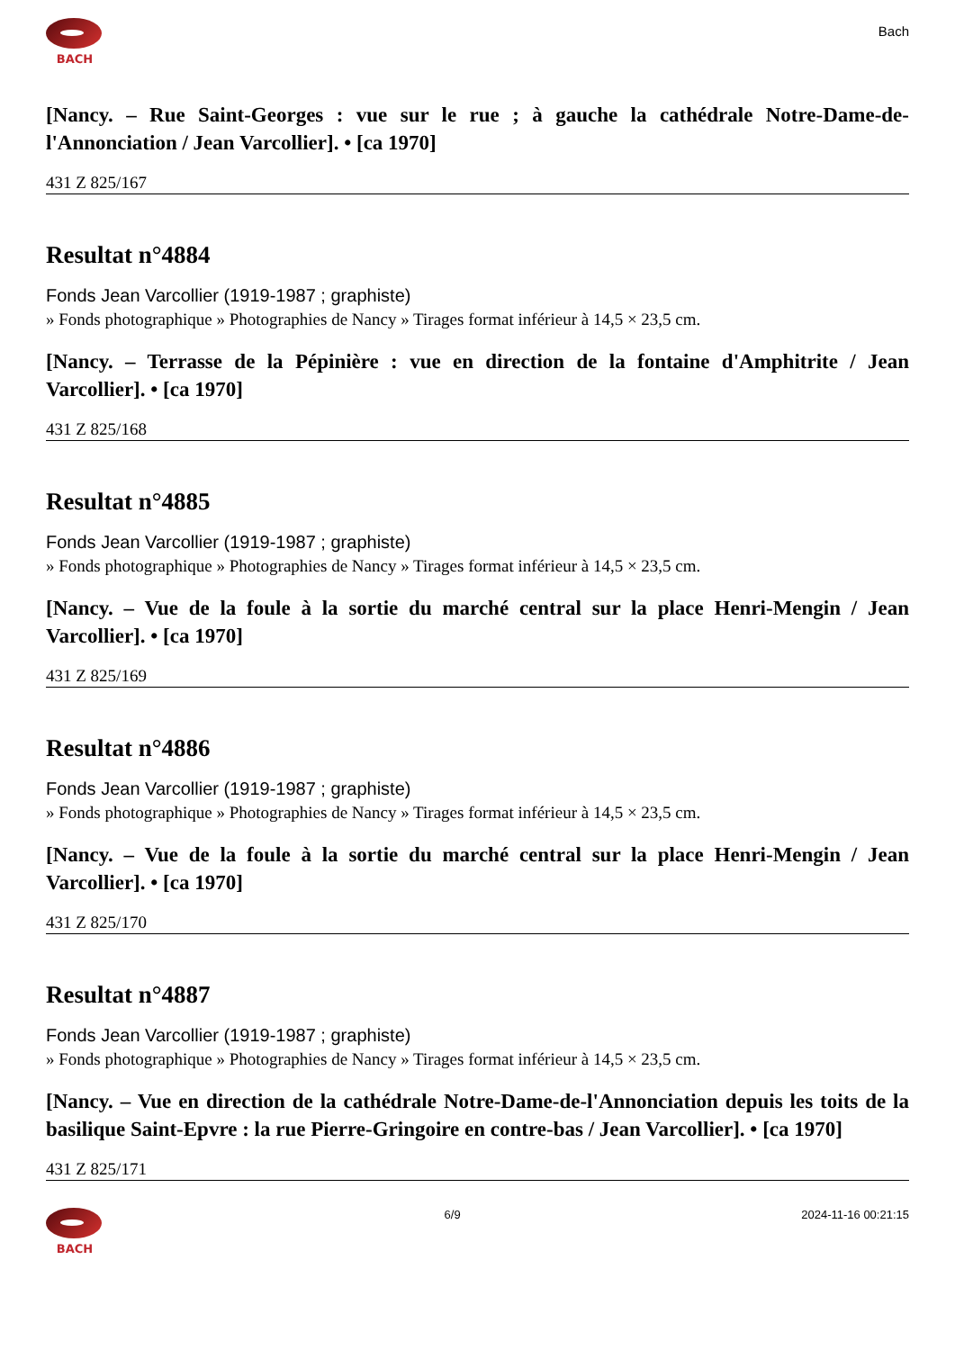BACH
Bach
[Nancy. – Rue Saint-Georges : vue sur le rue ; à gauche la cathédrale Notre-Dame-de-l'Annonciation / Jean Varcollier]. • [ca 1970]
431 Z 825/167
Resultat n°4884
Fonds Jean Varcollier (1919-1987 ; graphiste)
» Fonds photographique » Photographies de Nancy » Tirages format inférieur à 14,5 × 23,5 cm.
[Nancy. – Terrasse de la Pépinière : vue en direction de la fontaine d'Amphitrite / Jean Varcollier]. • [ca 1970]
431 Z 825/168
Resultat n°4885
Fonds Jean Varcollier (1919-1987 ; graphiste)
» Fonds photographique » Photographies de Nancy » Tirages format inférieur à 14,5 × 23,5 cm.
[Nancy. – Vue de la foule à la sortie du marché central sur la place Henri-Mengin / Jean Varcollier]. • [ca 1970]
431 Z 825/169
Resultat n°4886
Fonds Jean Varcollier (1919-1987 ; graphiste)
» Fonds photographique » Photographies de Nancy » Tirages format inférieur à 14,5 × 23,5 cm.
[Nancy. – Vue de la foule à la sortie du marché central sur la place Henri-Mengin / Jean Varcollier]. • [ca 1970]
431 Z 825/170
Resultat n°4887
Fonds Jean Varcollier (1919-1987 ; graphiste)
» Fonds photographique » Photographies de Nancy » Tirages format inférieur à 14,5 × 23,5 cm.
[Nancy. – Vue en direction de la cathédrale Notre-Dame-de-l'Annonciation depuis les toits de la basilique Saint-Epvre : la rue Pierre-Gringoire en contre-bas / Jean Varcollier]. • [ca 1970]
431 Z 825/171
BACH 6/9 2024-11-16 00:21:15